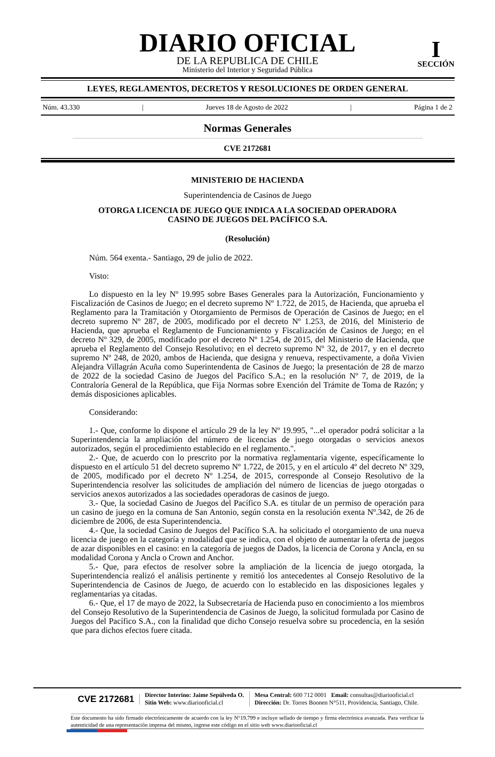DIARIO OFICIAL
DE LA REPUBLICA DE CHILE
Ministerio del Interior y Seguridad Pública
I
SECCIÓN
LEYES, REGLAMENTOS, DECRETOS Y RESOLUCIONES DE ORDEN GENERAL
Núm. 43.330 | Jueves 18 de Agosto de 2022 | Página 1 de 2
Normas Generales
CVE 2172681
MINISTERIO DE HACIENDA
Superintendencia de Casinos de Juego
OTORGA LICENCIA DE JUEGO QUE INDICA A LA SOCIEDAD OPERADORA
CASINO DE JUEGOS DEL PACÍFICO S.A.
(Resolución)
Núm. 564 exenta.- Santiago, 29 de julio de 2022.
Visto:
Lo dispuesto en la ley Nº 19.995 sobre Bases Generales para la Autorización, Funcionamiento y Fiscalización de Casinos de Juego; en el decreto supremo Nº 1.722, de 2015, de Hacienda, que aprueba el Reglamento para la Tramitación y Otorgamiento de Permisos de Operación de Casinos de Juego; en el decreto supremo Nº 287, de 2005, modificado por el decreto Nº 1.253, de 2016, del Ministerio de Hacienda, que aprueba el Reglamento de Funcionamiento y Fiscalización de Casinos de Juego; en el decreto Nº 329, de 2005, modificado por el decreto Nº 1.254, de 2015, del Ministerio de Hacienda, que aprueba el Reglamento del Consejo Resolutivo; en el decreto supremo Nº 32, de 2017, y en el decreto supremo Nº 248, de 2020, ambos de Hacienda, que designa y renueva, respectivamente, a doña Vivien Alejandra Villagrán Acuña como Superintendenta de Casinos de Juego; la presentación de 28 de marzo de 2022 de la sociedad Casino de Juegos del Pacífico S.A.; en la resolución Nº 7, de 2019, de la Contraloría General de la República, que Fija Normas sobre Exención del Trámite de Toma de Razón; y demás disposiciones aplicables.
Considerando:
1.- Que, conforme lo dispone el artículo 29 de la ley Nº 19.995, "...el operador podrá solicitar a la Superintendencia la ampliación del número de licencias de juego otorgadas o servicios anexos autorizados, según el procedimiento establecido en el reglamento.".
2.- Que, de acuerdo con lo prescrito por la normativa reglamentaria vigente, específicamente lo dispuesto en el artículo 51 del decreto supremo Nº 1.722, de 2015, y en el artículo 4º del decreto Nº 329, de 2005, modificado por el decreto Nº 1.254, de 2015, corresponde al Consejo Resolutivo de la Superintendencia resolver las solicitudes de ampliación del número de licencias de juego otorgadas o servicios anexos autorizados a las sociedades operadoras de casinos de juego.
3.- Que, la sociedad Casino de Juegos del Pacífico S.A. es titular de un permiso de operación para un casino de juego en la comuna de San Antonio, según consta en la resolución exenta Nº.342, de 26 de diciembre de 2006, de esta Superintendencia.
4.- Que, la sociedad Casino de Juegos del Pacífico S.A. ha solicitado el otorgamiento de una nueva licencia de juego en la categoría y modalidad que se indica, con el objeto de aumentar la oferta de juegos de azar disponibles en el casino: en la categoría de juegos de Dados, la licencia de Corona y Ancla, en su modalidad Corona y Ancla o Crown and Anchor.
5.- Que, para efectos de resolver sobre la ampliación de la licencia de juego otorgada, la Superintendencia realizó el análisis pertinente y remitió los antecedentes al Consejo Resolutivo de la Superintendencia de Casinos de Juego, de acuerdo con lo establecido en las disposiciones legales y reglamentarias ya citadas.
6.- Que, el 17 de mayo de 2022, la Subsecretaría de Hacienda puso en conocimiento a los miembros del Consejo Resolutivo de la Superintendencia de Casinos de Juego, la solicitud formulada por Casino de Juegos del Pacífico S.A., con la finalidad que dicho Consejo resuelva sobre su procedencia, en la sesión que para dichos efectos fuere citada.
CVE 2172681
Director Interino: Jaime Sepúlveda O.
Sitio Web: www.diariooficial.cl
Mesa Central: 600 712 0001 Email: consultas@diariooficial.cl
Dirección: Dr. Torres Boonen N°511, Providencia, Santiago, Chile.
Este documento ha sido firmado electrónicamente de acuerdo con la ley N°19.799 e incluye sellado de tiempo y firma electrónica avanzada. Para verificar la autenticidad de una representación impresa del mismo, ingrese este código en el sitio web www.diariooficial.cl